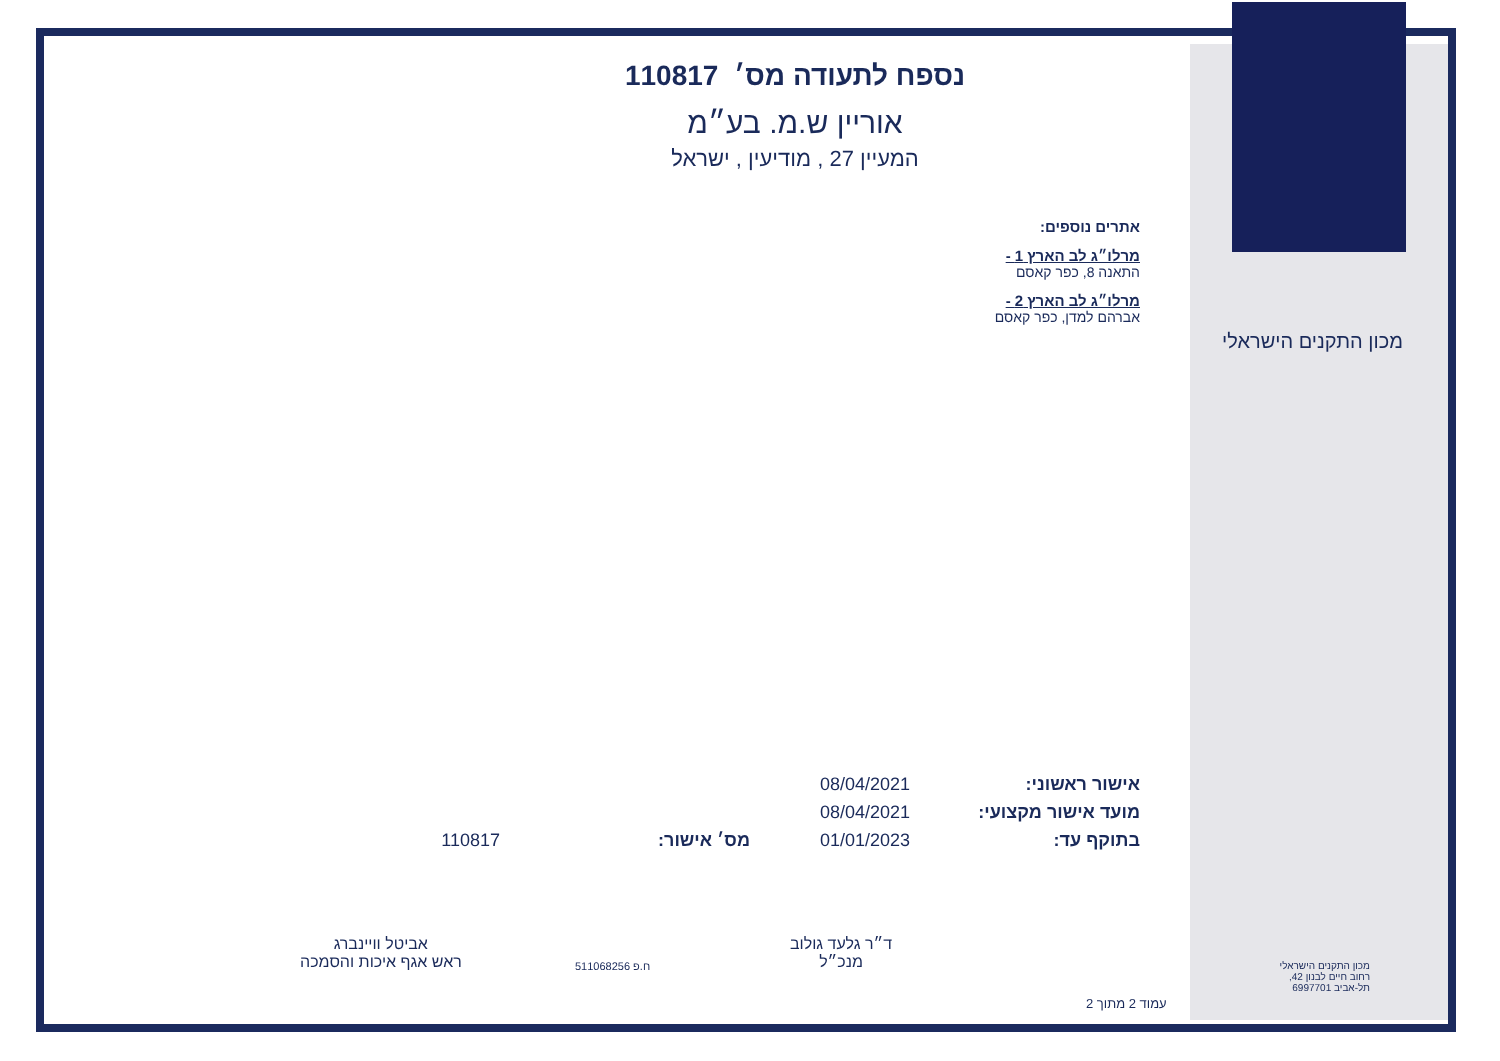נספח לתעודה מס׳ 110817
אוריין ש.מ. בע״מ
המעיין 27 , מודיעין , ישראל
אתרים נוספים:
מרלו״ג לב הארץ 1 -
התאנה 8, כפר קאסם
מרלו״ג לב הארץ 2 -
אברהם למדן, כפר קאסם
אישור ראשוני: 08/04/2021
מועד אישור מקצועי: 08/04/2021
בתוקף עד: 01/01/2023 מס׳ אישור: 110817
מכון התקנים הישראלי
מכון התקנים הישראלי
רחוב חיים לבנון 42,
תל-אביב 6997701
ד״ר גלעד גולוב
מנכ״ל
ח.פ 511068256
אביטל וויינברג
ראש אגף איכות והסמכה
עמוד 2 מתוך 2